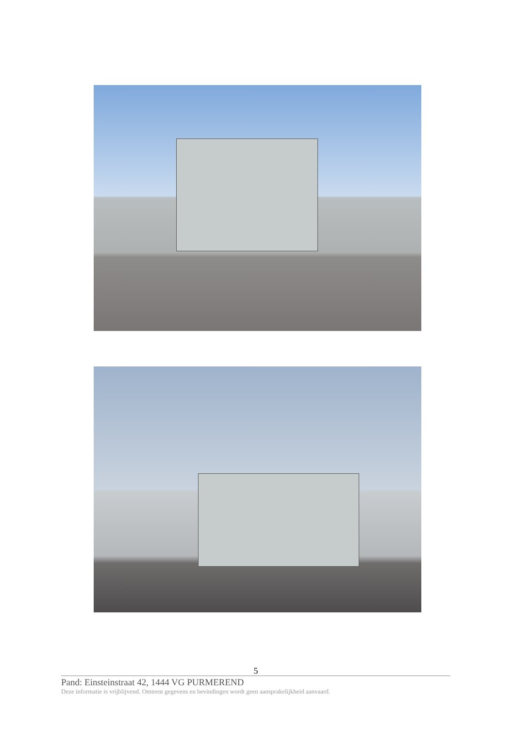5
Pand: Einsteinstraat 42, 1444 VG PURMEREND
Deze informatie is vrijblijvend. Omtrent gegevens en bevindingen wordt geen aansprakelijkheid aanvaard.